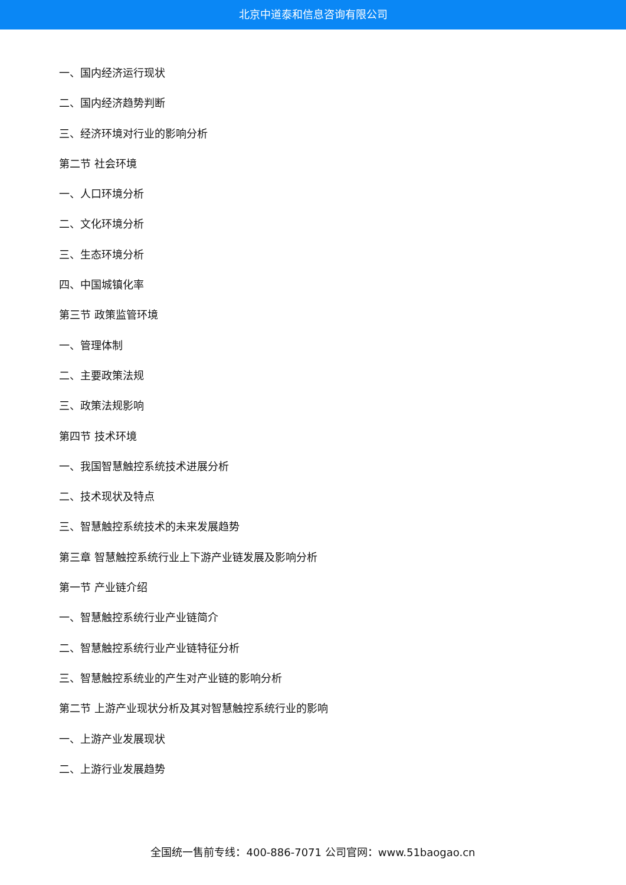北京中道泰和信息咨询有限公司
一、国内经济运行现状
二、国内经济趋势判断
三、经济环境对行业的影响分析
第二节 社会环境
一、人口环境分析
二、文化环境分析
三、生态环境分析
四、中国城镇化率
第三节 政策监管环境
一、管理体制
二、主要政策法规
三、政策法规影响
第四节 技术环境
一、我国智慧触控系统技术进展分析
二、技术现状及特点
三、智慧触控系统技术的未来发展趋势
第三章 智慧触控系统行业上下游产业链发展及影响分析
第一节 产业链介绍
一、智慧触控系统行业产业链简介
二、智慧触控系统行业产业链特征分析
三、智慧触控系统业的产生对产业链的影响分析
第二节 上游产业现状分析及其对智慧触控系统行业的影响
一、上游产业发展现状
二、上游行业发展趋势
全国统一售前专线：400-886-7071 公司官网：www.51baogao.cn